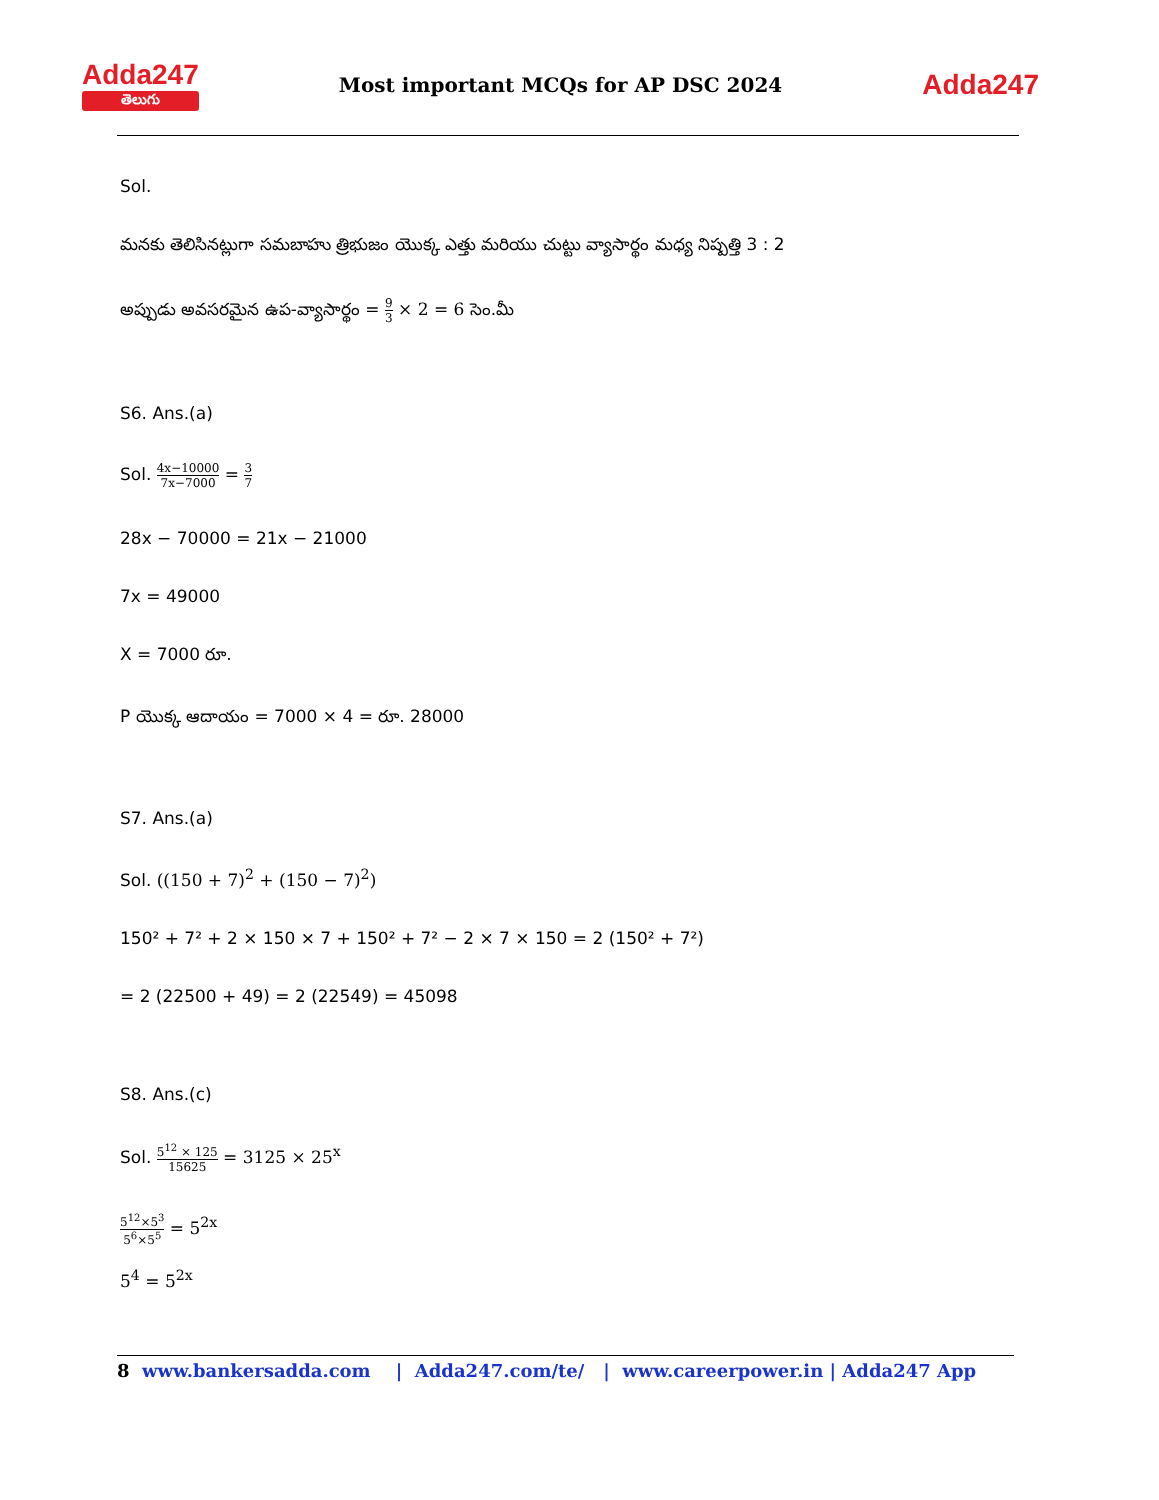Adda247
తెలుగు
Most important MCQs for AP DSC 2024
Adda247
Sol.
మనకు తెలిసినట్లుగా సమబాహు త్రిభుజం యొక్క ఎత్తు మరియు చుట్టు వ్యాసార్థం మధ్య నిష్పత్తి 3 : 2
అప్పుడు అవసరమైన ఉప-వ్యాసార్థం = 9 3 × 2 = 6 సెం.మీ
S6. Ans.(a)
Sol. 4x−10000 7x−7000 = 3 7
28x − 70000 = 21x − 21000
7x = 49000
X = 7000 రూ.
P యొక్క ఆదాయం = 7000 × 4 = రూ. 28000
S7. Ans.(a)
Sol. ((150 + 7)<sup>2</sup> + (150 − 7)<sup>2</sup>)
150² + 7² + 2 × 150 × 7 + 150² + 7² − 2 × 7 × 150 = 2 (150² + 7²)
= 2 (22500 + 49) = 2 (22549) = 45098
S8. Ans.(c)
Sol. 5<sup>12</sup> × 125 15625 = 3125 × 25<sup>x</sup>
5<sup>12</sup>×5<sup>3</sup> 5<sup>6</sup>×5<sup>5</sup> = 5<sup>2x</sup>
5<sup>4</sup> = 5<sup>2x</sup>
8 www.bankersadda.com | Adda247.com/te/ | www.careerpower.in | Adda247 App